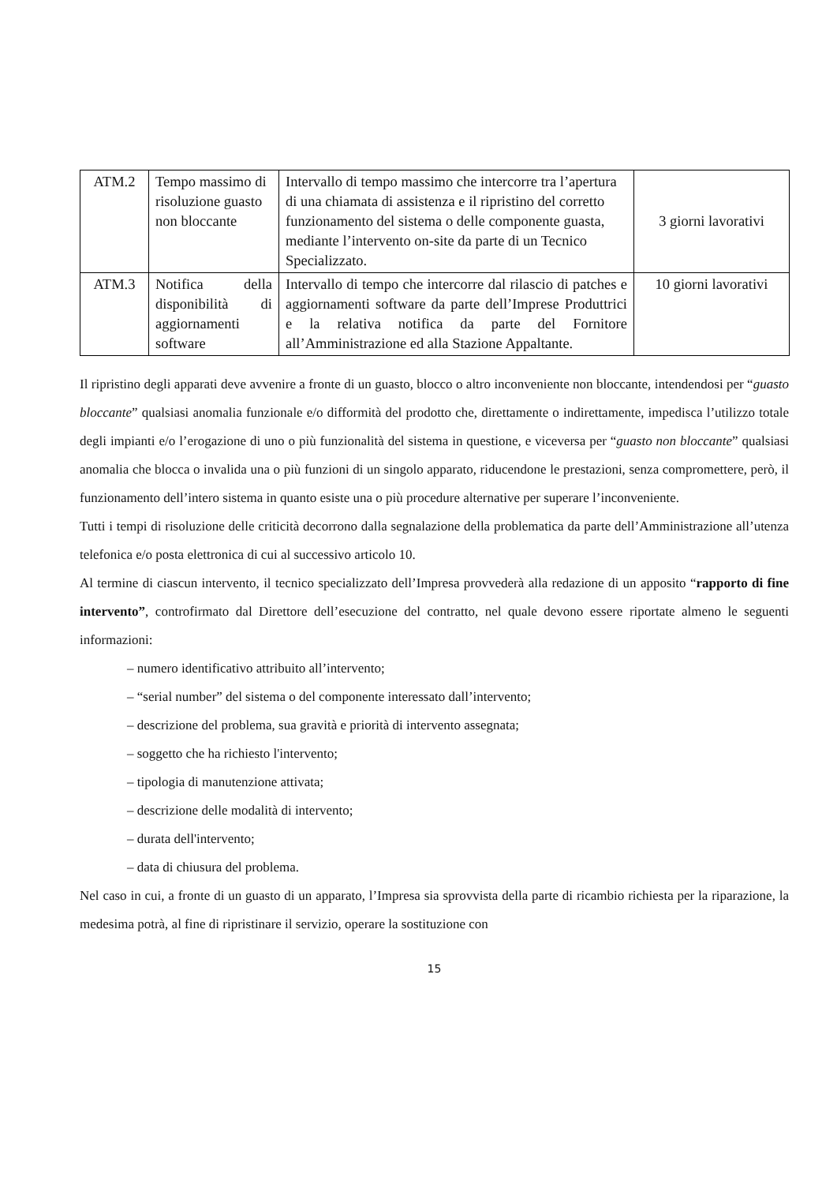| ATM.2 | Tempo massimo di risoluzione guasto non bloccante | Intervallo di tempo massimo che intercorre tra l’apertura di una chiamata di assistenza e il ripristino del corretto funzionamento del sistema o delle componente guasta, mediante l’intervento on-site da parte di un Tecnico Specializzato. | 3 giorni lavorativi |
| ATM.3 | Notifica della disponibilità di aggiornamenti software | Intervallo di tempo che intercorre dal rilascio di patches e aggiornamenti software da parte dell’Imprese Produttrici e la relativa notifica da parte del Fornitore all’Amministrazione ed alla Stazione Appaltante. | 10 giorni lavorativi |
Il ripristino degli apparati deve avvenire a fronte di un guasto, blocco o altro inconveniente non bloccante, intendendosi per “guasto bloccante” qualsiasi anomalia funzionale e/o difformità del prodotto che, direttamente o indirettamente, impedisca l’utilizzo totale degli impianti e/o l’erogazione di uno o più funzionalità del sistema in questione, e viceversa per “guasto non bloccante” qualsiasi anomalia che blocca o invalida una o più funzioni di un singolo apparato, riducendone le prestazioni, senza compromettere, però, il funzionamento dell’intero sistema in quanto esiste una o più procedure alternative per superare l’inconveniente.
Tutti i tempi di risoluzione delle criticità decorrono dalla segnalazione della problematica da parte dell’Amministrazione all’utenza telefonica e/o posta elettronica di cui al successivo articolo 10.
Al termine di ciascun intervento, il tecnico specializzato dell’Impresa provvederà alla redazione di un apposito “rapporto di fine intervento”, controfirmato dal Direttore dell’esecuzione del contratto, nel quale devono essere riportate almeno le seguenti informazioni:
– numero identificativo attribuito all’intervento;
– “serial number” del sistema o del componente interessato dall’intervento;
– descrizione del problema, sua gravità e priorità di intervento assegnata;
– soggetto che ha richiesto l'intervento;
– tipologia di manutenzione attivata;
– descrizione delle modalità di intervento;
– durata dell'intervento;
– data di chiusura del problema.
Nel caso in cui, a fronte di un guasto di un apparato, l’Impresa sia sprovvista della parte di ricambio richiesta per la riparazione, la medesima potrà, al fine di ripristinare il servizio, operare la sostituzione con
15